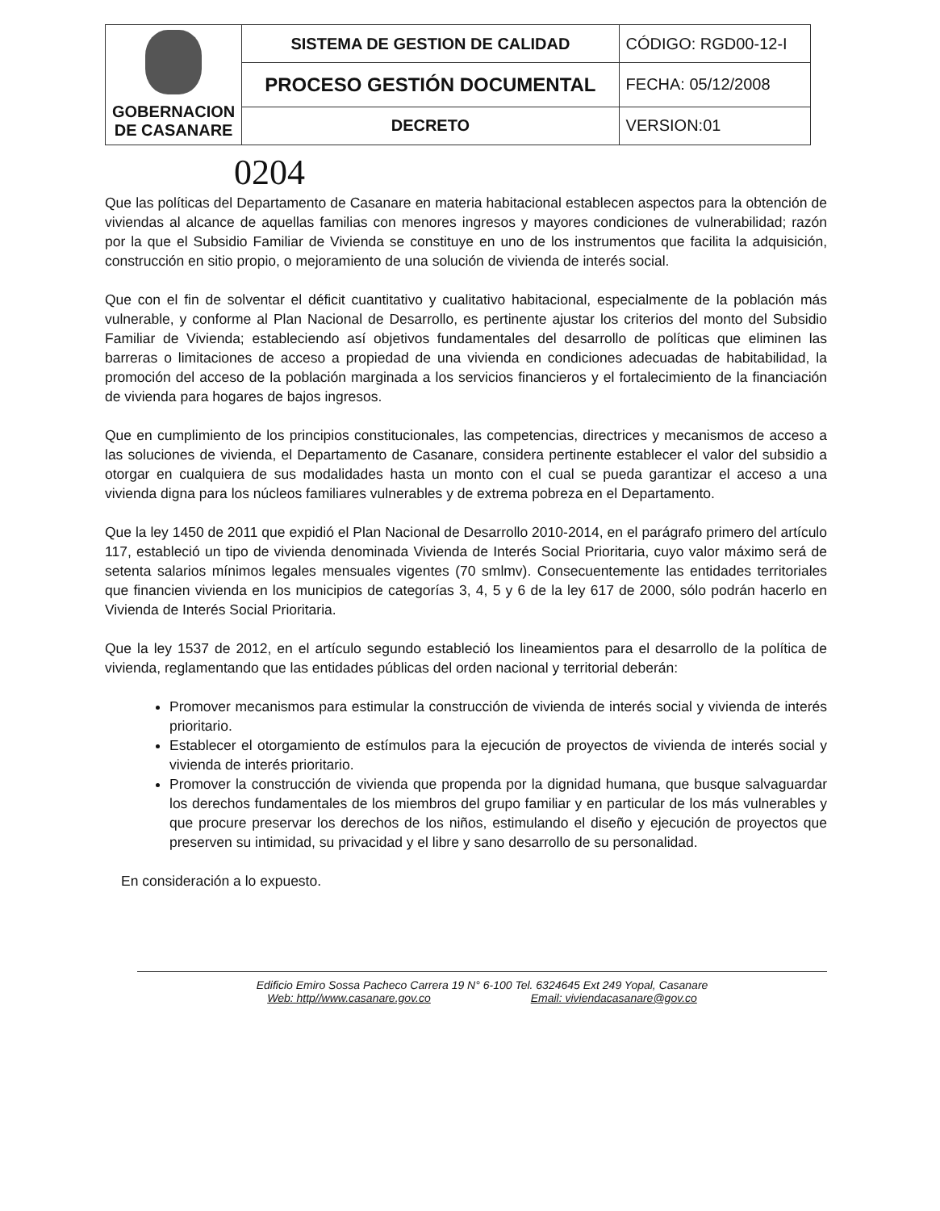| GOBERNACION DE CASANARE | SISTEMA DE GESTION DE CALIDAD | CÓDIGO: RGD00-12-I |
| | PROCESO GESTIÓN DOCUMENTAL | FECHA: 05/12/2008 |
| | DECRETO | VERSION:01 |
0204
Que las políticas del Departamento de Casanare en materia habitacional establecen aspectos para la obtención de viviendas al alcance de aquellas familias con menores ingresos y mayores condiciones de vulnerabilidad; razón por la que el Subsidio Familiar de Vivienda se constituye en uno de los instrumentos que facilita la adquisición, construcción en sitio propio, o mejoramiento de una solución de vivienda de interés social.
Que con el fin de solventar el déficit cuantitativo y cualitativo habitacional, especialmente de la población más vulnerable, y conforme al Plan Nacional de Desarrollo, es pertinente ajustar los criterios del monto del Subsidio Familiar de Vivienda; estableciendo así objetivos fundamentales del desarrollo de políticas que eliminen las barreras o limitaciones de acceso a propiedad de una vivienda en condiciones adecuadas de habitabilidad, la promoción del acceso de la población marginada a los servicios financieros y el fortalecimiento de la financiación de vivienda para hogares de bajos ingresos.
Que en cumplimiento de los principios constitucionales, las competencias, directrices y mecanismos de acceso a las soluciones de vivienda, el Departamento de Casanare, considera pertinente establecer el valor del subsidio a otorgar en cualquiera de sus modalidades hasta un monto con el cual se pueda garantizar el acceso a una vivienda digna para los núcleos familiares vulnerables y de extrema pobreza en el Departamento.
Que la ley 1450 de 2011 que expidió el Plan Nacional de Desarrollo 2010-2014, en el parágrafo primero del artículo 117, estableció un tipo de vivienda denominada Vivienda de Interés Social Prioritaria, cuyo valor máximo será de setenta salarios mínimos legales mensuales vigentes (70 smlmv). Consecuentemente las entidades territoriales que financien vivienda en los municipios de categorías 3, 4, 5 y 6 de la ley 617 de 2000, sólo podrán hacerlo en Vivienda de Interés Social Prioritaria.
Que la ley 1537 de 2012, en el artículo segundo estableció los lineamientos para el desarrollo de la política de vivienda, reglamentando que las entidades públicas del orden nacional y territorial deberán:
Promover mecanismos para estimular la construcción de vivienda de interés social y vivienda de interés prioritario.
Establecer el otorgamiento de estímulos para la ejecución de proyectos de vivienda de interés social y vivienda de interés prioritario.
Promover la construcción de vivienda que propenda por la dignidad humana, que busque salvaguardar los derechos fundamentales de los miembros del grupo familiar y en particular de los más vulnerables y que procure preservar los derechos de los niños, estimulando el diseño y ejecución de proyectos que preserven su intimidad, su privacidad y el libre y sano desarrollo de su personalidad.
En consideración a lo expuesto.
Edificio Emiro Sossa Pacheco Carrera 19 N° 6-100 Tel. 6324645 Ext 249 Yopal, Casanare
Web: http//www.casanare.gov.co Email: viviendacasanare@gov.co